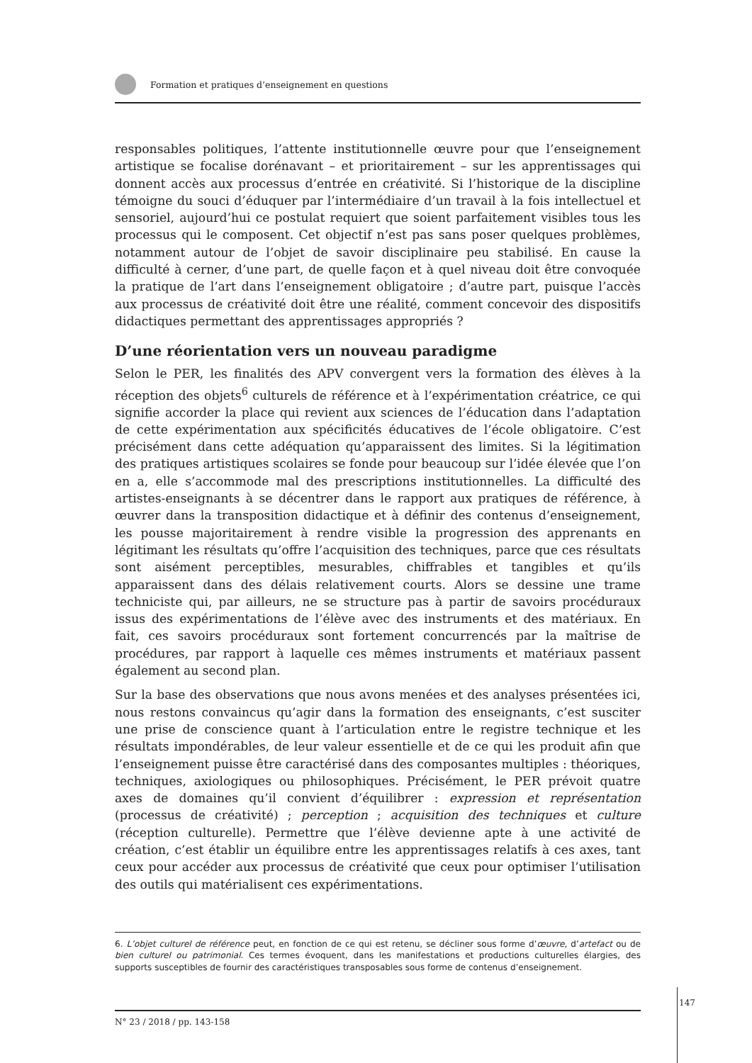Formation et pratiques d’enseignement en questions
responsables politiques, l’attente institutionnelle œuvre pour que l’enseignement artistique se focalise dorénavant – et prioritairement – sur les apprentissages qui donnent accès aux processus d’entrée en créativité. Si l’historique de la discipline témoigne du souci d’éduquer par l’intermédiaire d’un travail à la fois intellectuel et sensoriel, aujourd’hui ce postulat requiert que soient parfaitement visibles tous les processus qui le composent. Cet objectif n’est pas sans poser quelques problèmes, notamment autour de l’objet de savoir disciplinaire peu stabilisé. En cause la difficulté à cerner, d’une part, de quelle façon et à quel niveau doit être convoquée la pratique de l’art dans l’enseignement obligatoire ; d’autre part, puisque l’accès aux processus de créativité doit être une réalité, comment concevoir des dispositifs didactiques permettant des apprentissages appropriés ?
D’une réorientation vers un nouveau paradigme
Selon le PER, les finalités des APV convergent vers la formation des élèves à la réception des objets<sup>6</sup> culturels de référence et à l’expérimentation créatrice, ce qui signifie accorder la place qui revient aux sciences de l’éducation dans l’adaptation de cette expérimentation aux spécificités éducatives de l’école obligatoire. C’est précisément dans cette adéquation qu’apparaissent des limites. Si la légitimation des pratiques artistiques scolaires se fonde pour beaucoup sur l’idée élevée que l’on en a, elle s’accommode mal des prescriptions institutionnelles. La difficulté des artistes-enseignants à se décentrer dans le rapport aux pratiques de référence, à œuvrer dans la transposition didactique et à définir des contenus d’enseignement, les pousse majoritairement à rendre visible la progression des apprenants en légitimant les résultats qu’offre l’acquisition des techniques, parce que ces résultats sont aisément perceptibles, mesurables, chiffrables et tangibles et qu’ils apparaissent dans des délais relativement courts. Alors se dessine une trame techniciste qui, par ailleurs, ne se structure pas à partir de savoirs procéduraux issus des expérimentations de l’élève avec des instruments et des matériaux. En fait, ces savoirs procéduraux sont fortement concurrencés par la maîtrise de procédures, par rapport à laquelle ces mêmes instruments et matériaux passent également au second plan.
Sur la base des observations que nous avons menées et des analyses présentées ici, nous restons convaincus qu’agir dans la formation des enseignants, c’est susciter une prise de conscience quant à l’articulation entre le registre technique et les résultats impondérables, de leur valeur essentielle et de ce qui les produit afin que l’enseignement puisse être caractérisé dans des composantes multiples : théoriques, techniques, axiologiques ou philosophiques. Précisément, le PER prévoit quatre axes de domaines qu’il convient d’équilibrer : expression et représentation (processus de créativité) ; perception ; acquisition des techniques et culture (réception culturelle). Permettre que l’élève devienne apte à une activité de création, c’est établir un équilibre entre les apprentissages relatifs à ces axes, tant ceux pour accéder aux processus de créativité que ceux pour optimiser l’utilisation des outils qui matérialisent ces expérimentations.
6. L’objet culturel de référence peut, en fonction de ce qui est retenu, se décliner sous forme d’œuvre, d’artefact ou de bien culturel ou patrimonial. Ces termes évoquent, dans les manifestations et productions culturelles élargies, des supports susceptibles de fournir des caractéristiques transposables sous forme de contenus d’enseignement.
N° 23 / 2018 / pp. 143-158
147